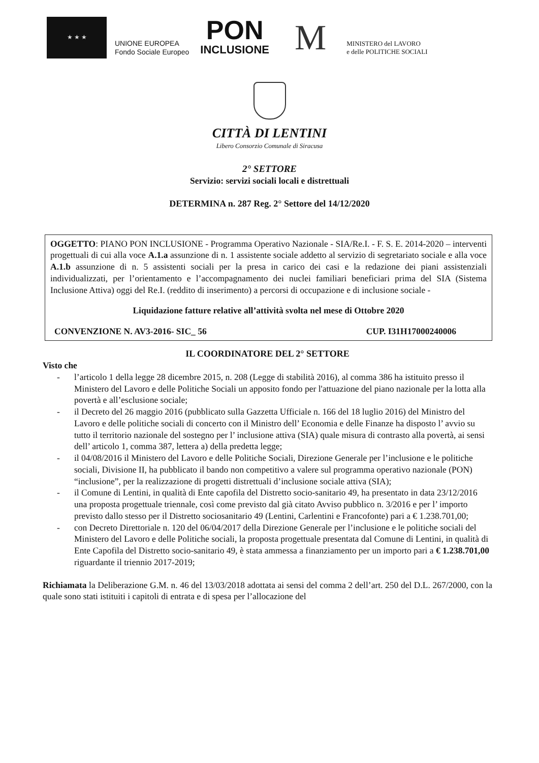★ ★ ★
UNIONE EUROPEA
Fondo Sociale Europeo
PON
INCLUSIONE
M
MINISTERO del LAVORO
e delle POLITICHE SOCIALI
CITTÀ DI LENTINI
Libero Consorzio Comunale di Siracusa
2° SETTORE
Servizio: servizi sociali locali e distrettuali
DETERMINA n. 287 Reg. 2° Settore del 14/12/2020
OGGETTO: PIANO PON INCLUSIONE - Programma Operativo Nazionale - SIA/Re.I. - F. S. E. 2014-2020 – interventi progettuali di cui alla voce A.1.a assunzione di n. 1 assistente sociale addetto al servizio di segretariato sociale e alla voce A.1.b assunzione di n. 5 assistenti sociali per la presa in carico dei casi e la redazione dei piani assistenziali individualizzati, per l’orientamento e l’accompagnamento dei nuclei familiari beneficiari prima del SIA (Sistema Inclusione Attiva) oggi del Re.I. (reddito di inserimento) a percorsi di occupazione e di inclusione sociale -
Liquidazione fatture relative all’attività svolta nel mese di Ottobre 2020
CONVENZIONE N. AV3-2016- SIC_ 56 CUP. I31H17000240006
IL COORDINATORE DEL 2° SETTORE
Visto che
- l’articolo 1 della legge 28 dicembre 2015, n. 208 (Legge di stabilità 2016), al comma 386 ha istituito presso il Ministero del Lavoro e delle Politiche Sociali un apposito fondo per l'attuazione del piano nazionale per la lotta alla povertà e all’esclusione sociale;
- il Decreto del 26 maggio 2016 (pubblicato sulla Gazzetta Ufficiale n. 166 del 18 luglio 2016) del Ministro del Lavoro e delle politiche sociali di concerto con il Ministro dell’ Economia e delle Finanze ha disposto l’ avvio su tutto il territorio nazionale del sostegno per l’ inclusione attiva (SIA) quale misura di contrasto alla povertà, ai sensi dell’ articolo 1, comma 387, lettera a) della predetta legge;
- il 04/08/2016 il Ministero del Lavoro e delle Politiche Sociali, Direzione Generale per l’inclusione e le politiche sociali, Divisione II, ha pubblicato il bando non competitivo a valere sul programma operativo nazionale (PON) “inclusione”, per la realizzazione di progetti distrettuali d’inclusione sociale attiva (SIA);
- il Comune di Lentini, in qualità di Ente capofila del Distretto socio-sanitario 49, ha presentato in data 23/12/2016 una proposta progettuale triennale, così come previsto dal già citato Avviso pubblico n. 3/2016 e per l’ importo previsto dallo stesso per il Distretto sociosanitario 49 (Lentini, Carlentini e Francofonte) pari a € 1.238.701,00;
- con Decreto Direttoriale n. 120 del 06/04/2017 della Direzione Generale per l’inclusione e le politiche sociali del Ministero del Lavoro e delle Politiche sociali, la proposta progettuale presentata dal Comune di Lentini, in qualità di Ente Capofila del Distretto socio-sanitario 49, è stata ammessa a finanziamento per un importo pari a € 1.238.701,00 riguardante il triennio 2017-2019;
Richiamata la Deliberazione G.M. n. 46 del 13/03/2018 adottata ai sensi del comma 2 dell’art. 250 del D.L. 267/2000, con la quale sono stati istituiti i capitoli di entrata e di spesa per l’allocazione del